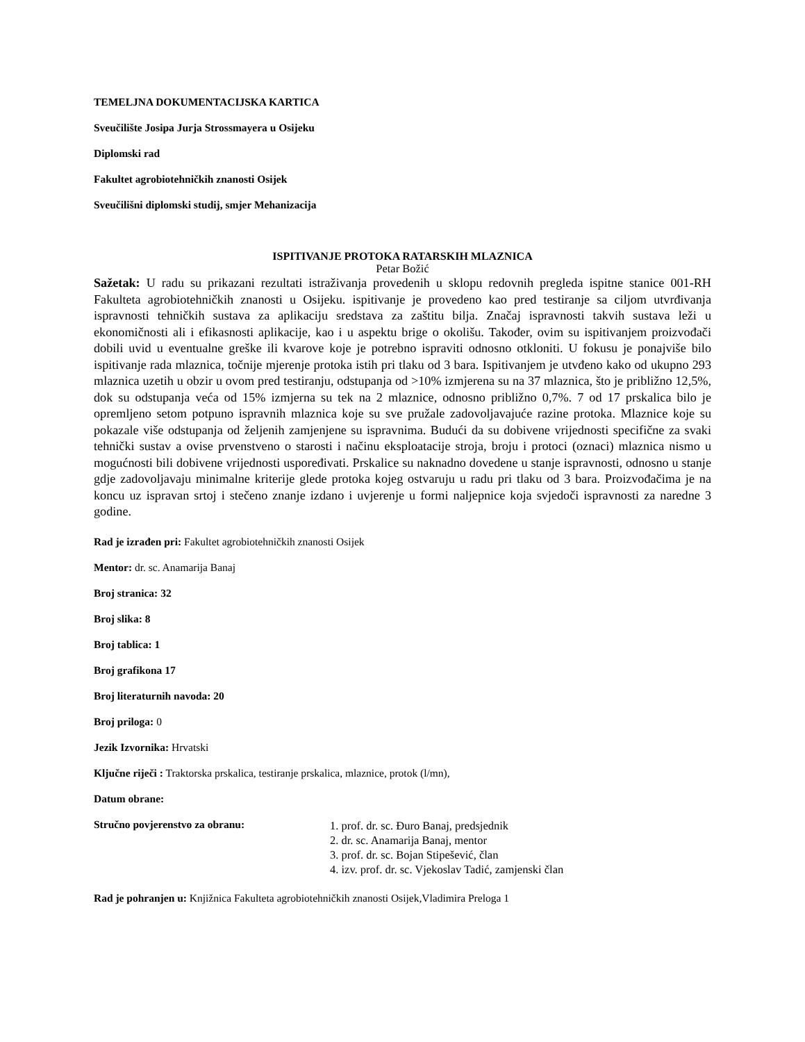TEMELJNA DOKUMENTACIJSKA KARTICA
Sveučilište Josipa Jurja Strossmayera u Osijeku
Diplomski rad
Fakultet agrobiotehničkih znanosti Osijek
Sveučilišni diplomski studij, smjer Mehanizacija
ISPITIVANJE PROTOKA RATARSKIH MLAZNICA
Petar Božić
Sažetak: U radu su prikazani rezultati istraživanja provedenih u sklopu redovnih pregleda ispitne stanice 001-RH Fakulteta agrobiotehničkih znanosti u Osijeku. ispitivanje je provedeno kao pred testiranje sa ciljom utvrđivanja ispravnosti tehničkih sustava za aplikaciju sredstava za zaštitu bilja. Značaj ispravnosti takvih sustava leži u ekonomičnosti ali i efikasnosti aplikacije, kao i u aspektu brige o okolišu. Također, ovim su ispitivanjem proizvođači dobili uvid u eventualne greške ili kvarove koje je potrebno ispraviti odnosno otkloniti. U fokusu je ponajviše bilo ispitivanje rada mlaznica, točnije mjerenje protoka istih pri tlaku od 3 bara. Ispitivanjem je utvđeno kako od ukupno 293 mlaznica uzetih u obzir u ovom pred testiranju, odstupanja od >10% izmjerena su na 37 mlaznica, što je približno 12,5%, dok su odstupanja veća od 15% izmjerna su tek na 2 mlaznice, odnosno približno 0,7%. 7 od 17 prskalica bilo je opremljeno setom potpuno ispravnih mlaznica koje su sve pružale zadovoljavajuće razine protoka. Mlaznice koje su pokazale više odstupanja od željenih zamjenjene su ispravnima. Budući da su dobivene vrijednosti specifične za svaki tehnički sustav a ovise prvenstveno o starosti i načinu eksploatacije stroja, broju i protoci (oznaci) mlaznica nismo u mogućnosti bili dobivene vrijednosti uspoređivati. Prskalice su naknadno dovedene u stanje ispravnosti, odnosno u stanje gdje zadovoljavaju minimalne kriterije glede protoka kojeg ostvaruju u radu pri tlaku od 3 bara. Proizvođačima je na koncu uz ispravan srtoj i stečeno znanje izdano i uvjerenje u formi naljepnice koja svjedoči ispravnosti za naredne 3 godine.
Rad je izrađen pri: Fakultet agrobiotehničkih znanosti Osijek
Mentor: dr. sc. Anamarija Banaj
Broj stranica: 32
Broj slika: 8
Broj tablica: 1
Broj grafikona 17
Broj literaturnih navoda: 20
Broj priloga: 0
Jezik Izvornika: Hrvatski
Ključne riječi : Traktorska prskalica, testiranje prskalica, mlaznice, protok (l/mn),
Datum obrane:
Stručno povjerenstvo za obranu:
1. prof. dr. sc. Đuro Banaj, predsjednik
2. dr. sc. Anamarija Banaj, mentor
3. prof. dr. sc. Bojan Stipešević, član
4. izv. prof. dr. sc. Vjekoslav Tadić, zamjenski član
Rad je pohranjen u: Knjižnica Fakulteta agrobiotehničkih znanosti Osijek,Vladimira Preloga 1